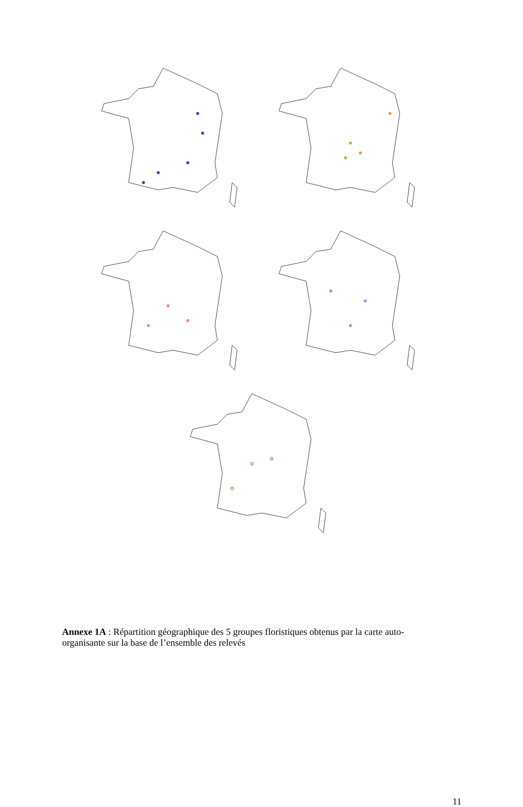Annexe 1A : Répartition géographique des 5 groupes floristiques obtenus par la carte auto-organisante sur la base de l’ensemble des relevés
11